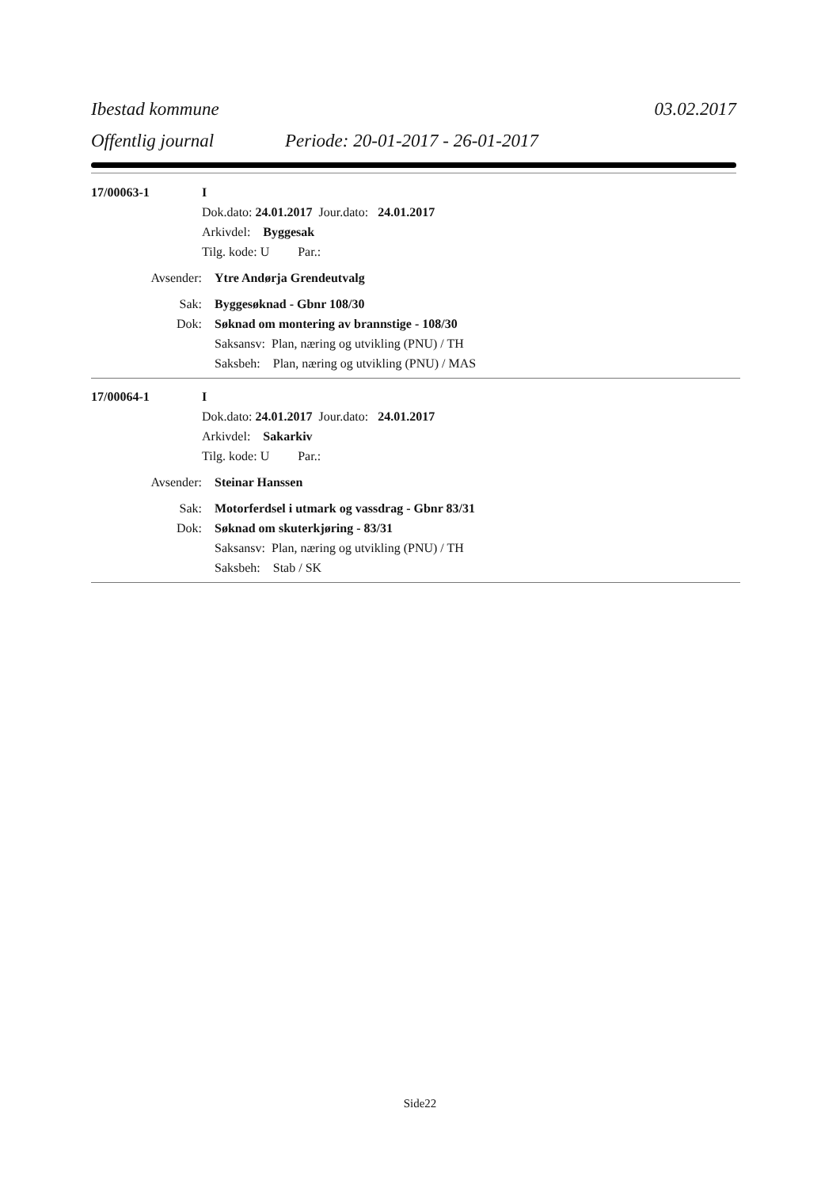Ibestad kommune 03.02.2017
Offentlig journal Periode: 20-01-2017 - 26-01-2017
17/00063-1 I
Dok.dato: 24.01.2017 Jour.dato: 24.01.2017
Arkivdel: Byggesak
Tilg. kode: U Par.:
Avsender: Ytre Andørja Grendeutvalg
Sak: Byggesøknad - Gbnr 108/30
Dok: Søknad om montering av brannstige - 108/30
Saksansv: Plan, næring og utvikling (PNU) / TH
Saksbeh: Plan, næring og utvikling (PNU) / MAS
17/00064-1 I
Dok.dato: 24.01.2017 Jour.dato: 24.01.2017
Arkivdel: Sakarkiv
Tilg. kode: U Par.:
Avsender: Steinar Hanssen
Sak: Motorferdsel i utmark og vassdrag - Gbnr 83/31
Dok: Søknad om skuterkjøring - 83/31
Saksansv: Plan, næring og utvikling (PNU) / TH
Saksbeh: Stab / SK
Side22